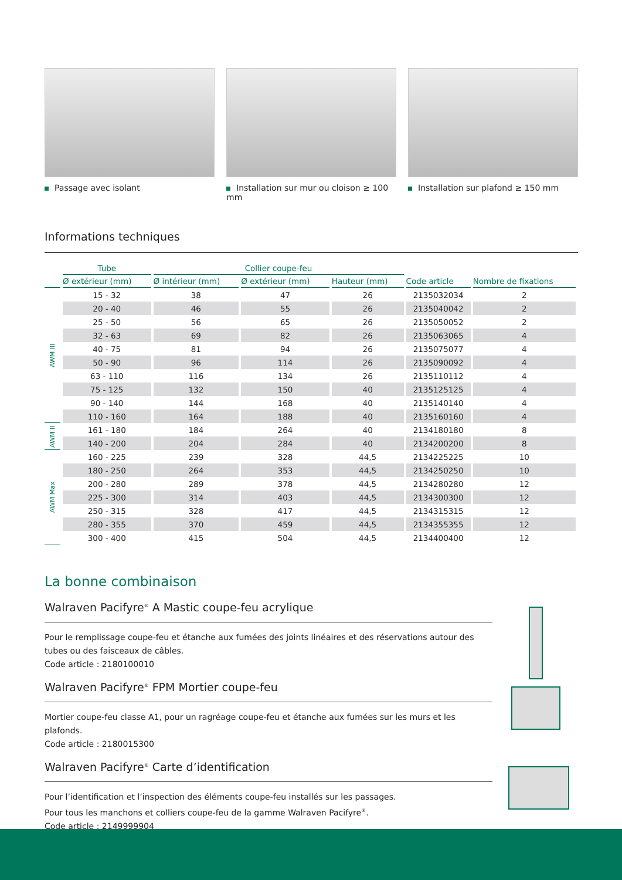Passage avec isolant Installation sur mur ou cloison ≥ 100 mm
Installation sur plafond ≥ 150 mm
Informations techniques
| | Tube | Collier coupe-feu | | | | |
| --- | --- | --- | --- | --- | --- | --- |
| | Ø extérieur (mm) | Ø intérieur (mm) | Ø extérieur (mm) | Hauteur (mm) | Code article | Nombre de fixations |
| AWM III | 15 - 32 | 38 | 47 | 26 | 2135032034 | 2 |
| | 20 - 40 | 46 | 55 | 26 | 2135040042 | 2 |
| | 25 - 50 | 56 | 65 | 26 | 2135050052 | 2 |
| | 32 - 63 | 69 | 82 | 26 | 2135063065 | 4 |
| | 40 - 75 | 81 | 94 | 26 | 2135075077 | 4 |
| | 50 - 90 | 96 | 114 | 26 | 2135090092 | 4 |
| | 63 - 110 | 116 | 134 | 26 | 2135110112 | 4 |
| | 75 - 125 | 132 | 150 | 40 | 2135125125 | 4 |
| | 90 - 140 | 144 | 168 | 40 | 2135140140 | 4 |
| | 110 - 160 | 164 | 188 | 40 | 2135160160 | 4 |
| AWM II | 161 - 180 | 184 | 264 | 40 | 2134180180 | 8 |
| | 140 - 200 | 204 | 284 | 40 | 2134200200 | 8 |
| AWM Max | 160 - 225 | 239 | 328 | 44,5 | 2134225225 | 10 |
| | 180 - 250 | 264 | 353 | 44,5 | 2134250250 | 10 |
| | 200 - 280 | 289 | 378 | 44,5 | 2134280280 | 12 |
| | 225 - 300 | 314 | 403 | 44,5 | 2134300300 | 12 |
| | 250 - 315 | 328 | 417 | 44,5 | 2134315315 | 12 |
| | 280 - 355 | 370 | 459 | 44,5 | 2134355355 | 12 |
| | 300 - 400 | 415 | 504 | 44,5 | 2134400400 | 12 |
La bonne combinaison
Walraven Pacifyre<sup>®</sup> A Mastic coupe-feu acrylique
Pour le remplissage coupe-feu et étanche aux fumées des joints linéaires et des réservations autour des tubes ou des faisceaux de câbles.
Code article : 2180100010
Walraven Pacifyre<sup>®</sup> FPM Mortier coupe-feu
Mortier coupe-feu classe A1, pour un ragréage coupe-feu et étanche aux fumées sur les murs et les plafonds.
Code article : 2180015300
Walraven Pacifyre<sup>®</sup> Carte d’identification
Pour l’identification et l’inspection des éléments coupe-feu installés sur les passages.
Pour tous les manchons et colliers coupe-feu de la gamme Walraven Pacifyre<sup>®</sup>.
Code article : 2149999904